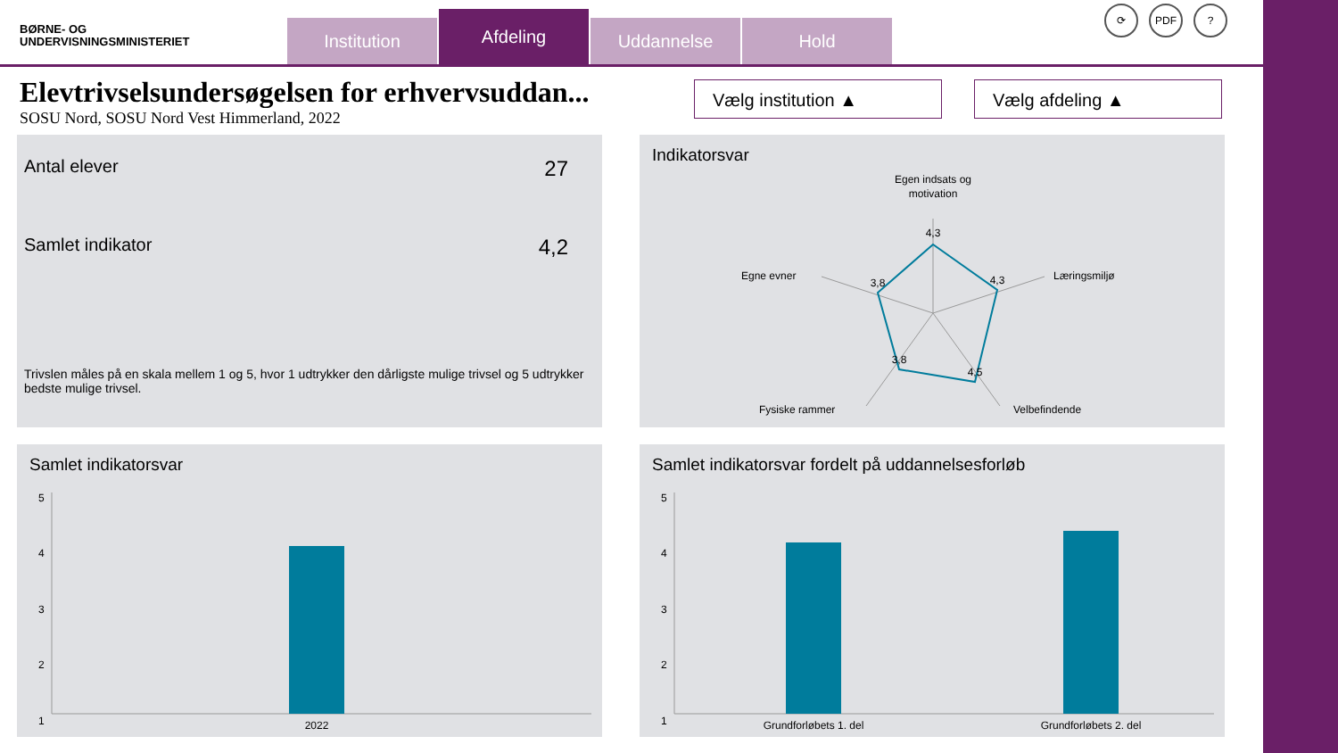BØRNE- OG
UNDERVISNINGSMINISTERIET
Institution
Afdeling
Uddannelse
Hold
⟳ PDF?
Elevtrivselsundersøgelsen for erhvervsuddan...
SOSU Nord, SOSU Nord Vest Himmerland, 2022
Vælg institution ▲ Vælg afdeling ▲
Antal elever 27
Samlet indikator 4,2
Trivslen måles på en skala mellem 1 og 5, hvor 1 udtrykker den dårligste mulige trivsel og 5 udtrykker bedste mulige trivsel.
Indikatorsvar
Egen indsats og
motivation
4,3
4,3
4,5
3,8
3,8
Læringsmiljø
Velbefindende
Fysiske rammer
Egne evner
Samlet indikatorsvar
5
4
3
2
1
2022
Samlet indikatorsvar fordelt på uddannelsesforløb
5
4
3
2
1
Grundforløbets 1. del
Grundforløbets 2. del